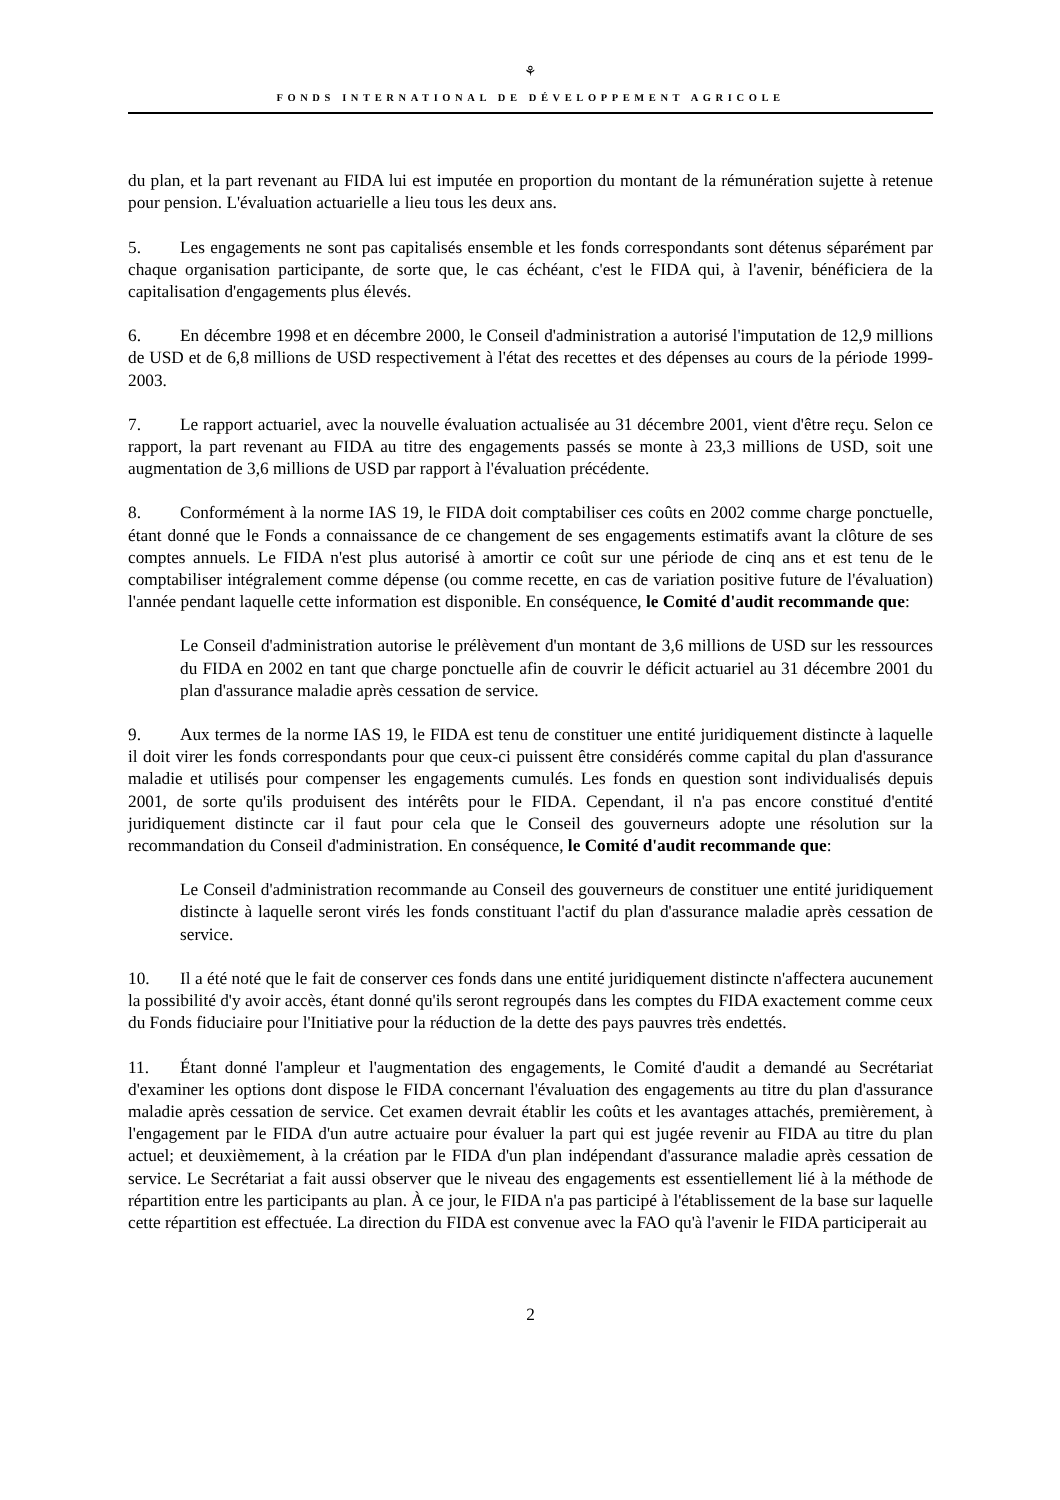⚘
FONDS INTERNATIONAL DE DÉVELOPPEMENT AGRICOLE
du plan, et la part revenant au FIDA lui est imputée en proportion du montant de la rémunération sujette à retenue pour pension. L'évaluation actuarielle a lieu tous les deux ans.
5. Les engagements ne sont pas capitalisés ensemble et les fonds correspondants sont détenus séparément par chaque organisation participante, de sorte que, le cas échéant, c'est le FIDA qui, à l'avenir, bénéficiera de la capitalisation d'engagements plus élevés.
6. En décembre 1998 et en décembre 2000, le Conseil d'administration a autorisé l'imputation de 12,9 millions de USD et de 6,8 millions de USD respectivement à l'état des recettes et des dépenses au cours de la période 1999-2003.
7. Le rapport actuariel, avec la nouvelle évaluation actualisée au 31 décembre 2001, vient d'être reçu. Selon ce rapport, la part revenant au FIDA au titre des engagements passés se monte à 23,3 millions de USD, soit une augmentation de 3,6 millions de USD par rapport à l'évaluation précédente.
8. Conformément à la norme IAS 19, le FIDA doit comptabiliser ces coûts en 2002 comme charge ponctuelle, étant donné que le Fonds a connaissance de ce changement de ses engagements estimatifs avant la clôture de ses comptes annuels. Le FIDA n'est plus autorisé à amortir ce coût sur une période de cinq ans et est tenu de le comptabiliser intégralement comme dépense (ou comme recette, en cas de variation positive future de l'évaluation) l'année pendant laquelle cette information est disponible. En conséquence, le Comité d'audit recommande que:
Le Conseil d'administration autorise le prélèvement d'un montant de 3,6 millions de USD sur les ressources du FIDA en 2002 en tant que charge ponctuelle afin de couvrir le déficit actuariel au 31 décembre 2001 du plan d'assurance maladie après cessation de service.
9. Aux termes de la norme IAS 19, le FIDA est tenu de constituer une entité juridiquement distincte à laquelle il doit virer les fonds correspondants pour que ceux-ci puissent être considérés comme capital du plan d'assurance maladie et utilisés pour compenser les engagements cumulés. Les fonds en question sont individualisés depuis 2001, de sorte qu'ils produisent des intérêts pour le FIDA. Cependant, il n'a pas encore constitué d'entité juridiquement distincte car il faut pour cela que le Conseil des gouverneurs adopte une résolution sur la recommandation du Conseil d'administration. En conséquence, le Comité d'audit recommande que:
Le Conseil d'administration recommande au Conseil des gouverneurs de constituer une entité juridiquement distincte à laquelle seront virés les fonds constituant l'actif du plan d'assurance maladie après cessation de service.
10. Il a été noté que le fait de conserver ces fonds dans une entité juridiquement distincte n'affectera aucunement la possibilité d'y avoir accès, étant donné qu'ils seront regroupés dans les comptes du FIDA exactement comme ceux du Fonds fiduciaire pour l'Initiative pour la réduction de la dette des pays pauvres très endettés.
11. Étant donné l'ampleur et l'augmentation des engagements, le Comité d'audit a demandé au Secrétariat d'examiner les options dont dispose le FIDA concernant l'évaluation des engagements au titre du plan d'assurance maladie après cessation de service. Cet examen devrait établir les coûts et les avantages attachés, premièrement, à l'engagement par le FIDA d'un autre actuaire pour évaluer la part qui est jugée revenir au FIDA au titre du plan actuel; et deuxièmement, à la création par le FIDA d'un plan indépendant d'assurance maladie après cessation de service. Le Secrétariat a fait aussi observer que le niveau des engagements est essentiellement lié à la méthode de répartition entre les participants au plan. À ce jour, le FIDA n'a pas participé à l'établissement de la base sur laquelle cette répartition est effectuée. La direction du FIDA est convenue avec la FAO qu'à l'avenir le FIDA participerait au
2